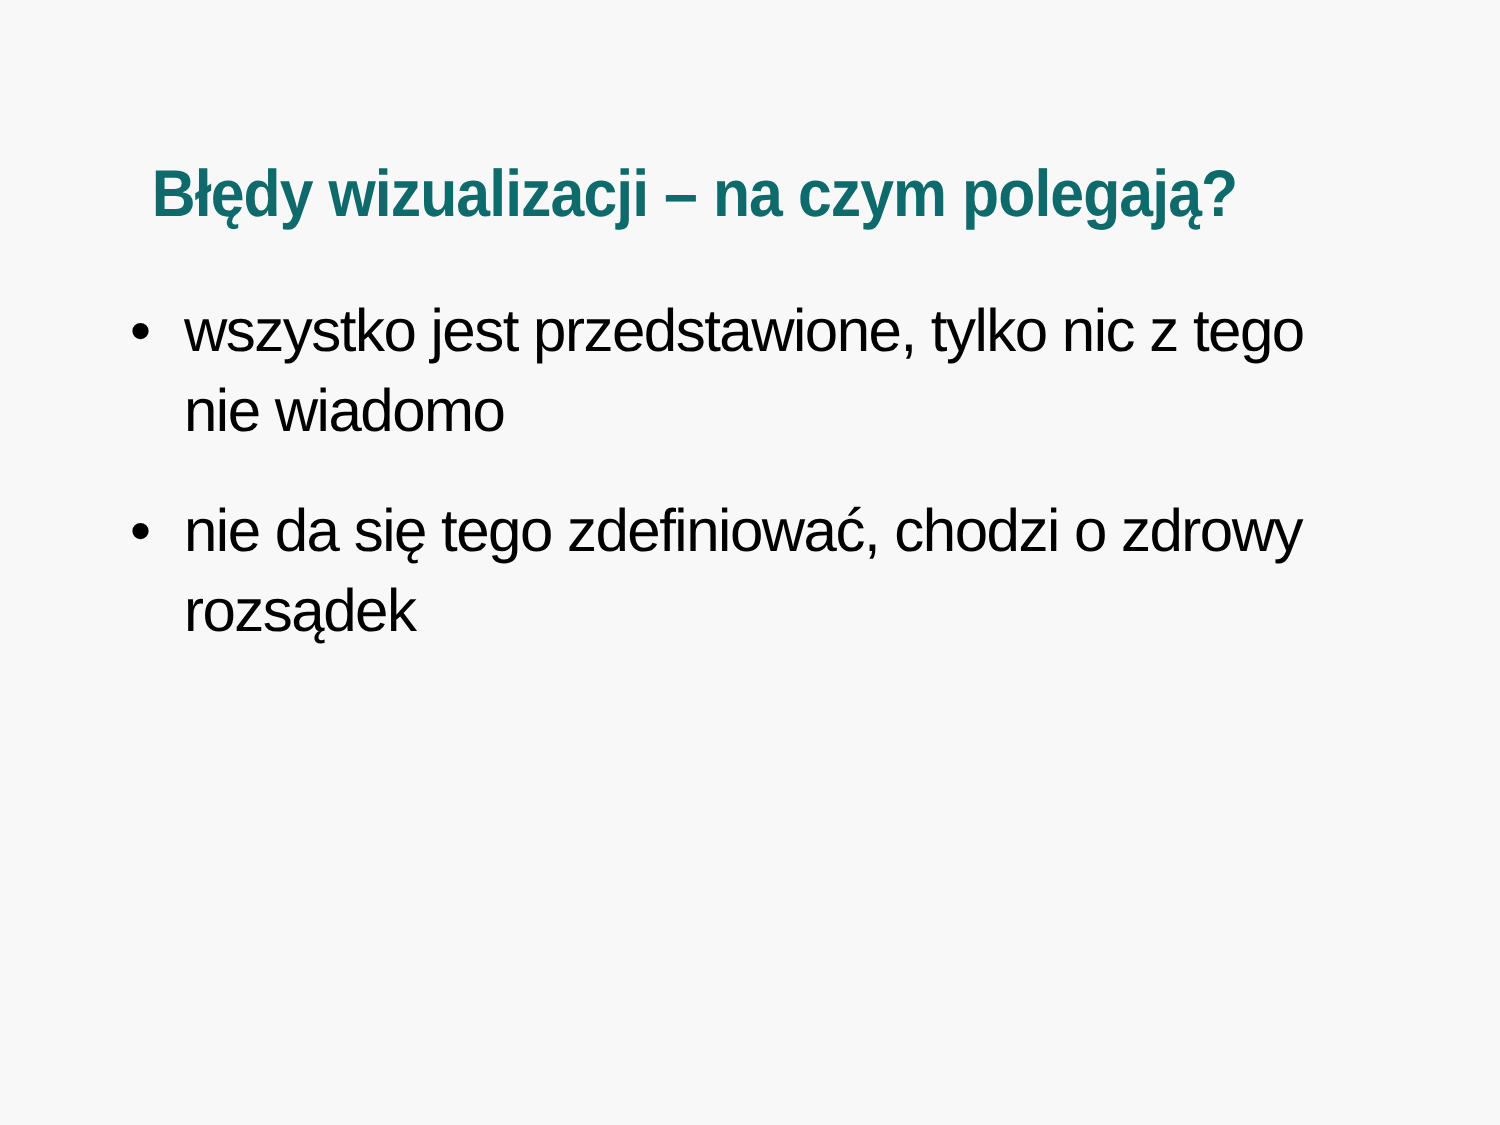Błędy wizualizacji – na czym polegają?
• wszystko jest przedstawione, tylko nic z tego nie wiadomo
• nie da się tego zdefiniować, chodzi o zdrowy rozsądek